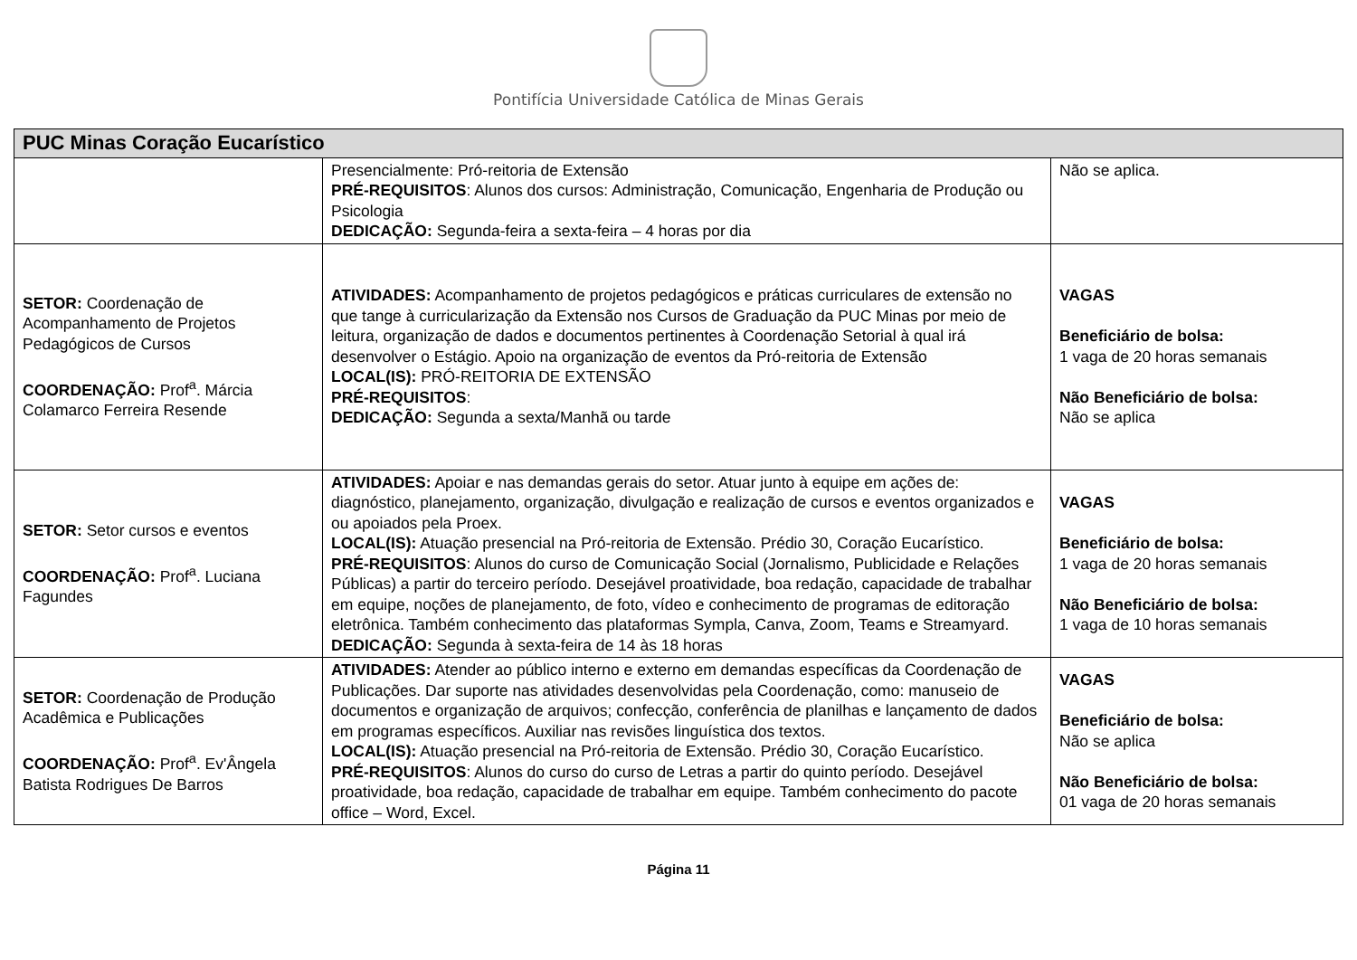Pontifícia Universidade Católica de Minas Gerais
| PUC Minas Coração Eucarístico | | |
| --- | --- | --- |
| | Presencialmente: Pró-reitoria de Extensão PRÉ-REQUISITOS : Alunos dos cursos: Administração, Comunicação, Engenharia de Produção ou Psicologia DEDICAÇÃO: Segunda-feira a sexta-feira – 4 horas por dia | Não se aplica. |
| SETOR: Coordenação de Acompanhamento de Projetos Pedagógicos de Cursos COORDENAÇÃO: Prof<sup>a</sup>. Márcia Colamarco Ferreira Resende | ATIVIDADES: Acompanhamento de projetos pedagógicos e práticas curriculares de extensão no que tange à curricularização da Extensão nos Cursos de Graduação da PUC Minas por meio de leitura, organização de dados e documentos pertinentes à Coordenação Setorial à qual irá desenvolver o Estágio. Apoio na organização de eventos da Pró-reitoria de Extensão LOCAL(IS): PRÓ-REITORIA DE EXTENSÃO PRÉ-REQUISITOS : DEDICAÇÃO: Segunda a sexta/Manhã ou tarde | VAGAS Beneficiário de bolsa: 1 vaga de 20 horas semanais Não Beneficiário de bolsa: Não se aplica |
| SETOR: Setor cursos e eventos COORDENAÇÃO: Prof<sup>a</sup>. Luciana Fagundes | ATIVIDADES: Apoiar e nas demandas gerais do setor. Atuar junto à equipe em ações de: diagnóstico, planejamento, organização, divulgação e realização de cursos e eventos organizados e ou apoiados pela Proex. LOCAL(IS): Atuação presencial na Pró-reitoria de Extensão. Prédio 30, Coração Eucarístico. PRÉ-REQUISITOS : Alunos do curso de Comunicação Social (Jornalismo, Publicidade e Relações Públicas) a partir do terceiro período. Desejável proatividade, boa redação, capacidade de trabalhar em equipe, noções de planejamento, de foto, vídeo e conhecimento de programas de editoração eletrônica. Também conhecimento das plataformas Sympla, Canva, Zoom, Teams e Streamyard. DEDICAÇÃO: Segunda à sexta-feira de 14 às 18 horas | VAGAS Beneficiário de bolsa: 1 vaga de 20 horas semanais Não Beneficiário de bolsa: 1 vaga de 10 horas semanais |
| SETOR: Coordenação de Produção Acadêmica e Publicações COORDENAÇÃO: Prof<sup>a</sup>. Ev'Ângela Batista Rodrigues De Barros | ATIVIDADES: Atender ao público interno e externo em demandas específicas da Coordenação de Publicações. Dar suporte nas atividades desenvolvidas pela Coordenação, como: manuseio de documentos e organização de arquivos; confecção, conferência de planilhas e lançamento de dados em programas específicos. Auxiliar nas revisões linguística dos textos. LOCAL(IS): Atuação presencial na Pró-reitoria de Extensão. Prédio 30, Coração Eucarístico. PRÉ-REQUISITOS : Alunos do curso do curso de Letras a partir do quinto período. Desejável proatividade, boa redação, capacidade de trabalhar em equipe. Também conhecimento do pacote office – Word, Excel. | VAGAS Beneficiário de bolsa: Não se aplica Não Beneficiário de bolsa: 01 vaga de 20 horas semanais |
Página 11